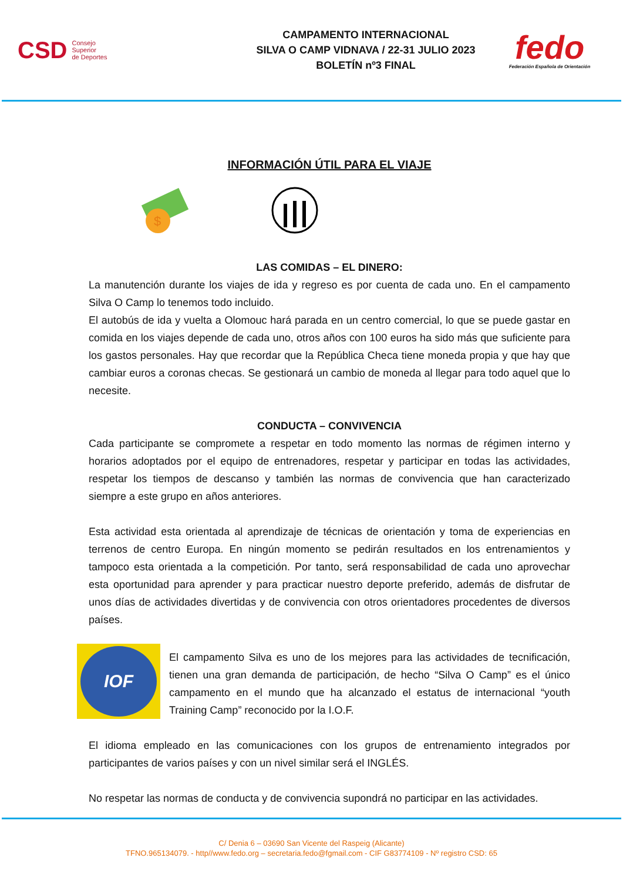CSD Consejo
Superior
de Deportes
CAMPAMENTO INTERNACIONAL
SILVA O CAMP VIDNAVA / 22-31 JULIO 2023
BOLETÍN nº3 FINAL
fedo
Federación Española de Orientación
INFORMACIÓN ÚTIL PARA EL VIAJE
$
LAS COMIDAS – EL DINERO:
La manutención durante los viajes de ida y regreso es por cuenta de cada uno. En el campamento Silva O Camp lo tenemos todo incluido.
El autobús de ida y vuelta a Olomouc hará parada en un centro comercial, lo que se puede gastar en comida en los viajes depende de cada uno, otros años con 100 euros ha sido más que suficiente para los gastos personales. Hay que recordar que la República Checa tiene moneda propia y que hay que cambiar euros a coronas checas. Se gestionará un cambio de moneda al llegar para todo aquel que lo necesite.
CONDUCTA – CONVIVENCIA
Cada participante se compromete a respetar en todo momento las normas de régimen interno y horarios adoptados por el equipo de entrenadores, respetar y participar en todas las actividades, respetar los tiempos de descanso y también las normas de convivencia que han caracterizado siempre a este grupo en años anteriores.
Esta actividad esta orientada al aprendizaje de técnicas de orientación y toma de experiencias en terrenos de centro Europa. En ningún momento se pedirán resultados en los entrenamientos y tampoco esta orientada a la competición. Por tanto, será responsabilidad de cada uno aprovechar esta oportunidad para aprender y para practicar nuestro deporte preferido, además de disfrutar de unos días de actividades divertidas y de convivencia con otros orientadores procedentes de diversos países.
IOF
El campamento Silva es uno de los mejores para las actividades de tecnificación, tienen una gran demanda de participación, de hecho “Silva O Camp” es el único campamento en el mundo que ha alcanzado el estatus de internacional “youth Training Camp” reconocido por la I.O.F.
El idioma empleado en las comunicaciones con los grupos de entrenamiento integrados por participantes de varios países y con un nivel similar será el INGLÉS.
No respetar las normas de conducta y de convivencia supondrá no participar en las actividades.
C/ Denia 6 – 03690 San Vicente del Raspeig (Alicante)
TFNO.965134079. - http//www.fedo.org – secretaria.fedo@fgmail.com - CIF G83774109 - Nº registro CSD: 65